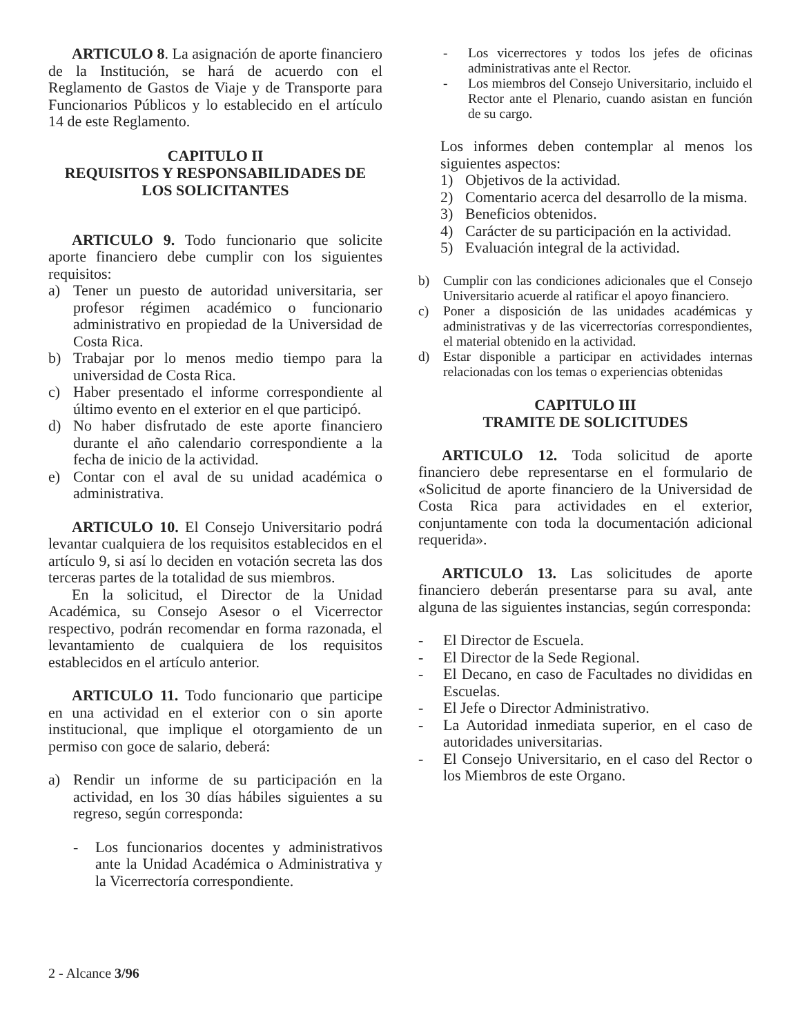ARTICULO 8. La asignación de aporte financiero de la Institución, se hará de acuerdo con el Reglamento de Gastos de Viaje y de Transporte para Funcionarios Públicos y lo establecido en el artículo 14 de este Reglamento.
CAPITULO II
REQUISITOS Y RESPONSABILIDADES DE LOS SOLICITANTES
ARTICULO 9. Todo funcionario que solicite aporte financiero debe cumplir con los siguientes requisitos:
a) Tener un puesto de autoridad universitaria, ser profesor régimen académico o funcionario administrativo en propiedad de la Universidad de Costa Rica.
b) Trabajar por lo menos medio tiempo para la universidad de Costa Rica.
c) Haber presentado el informe correspondiente al último evento en el exterior en el que participó.
d) No haber disfrutado de este aporte financiero durante el año calendario correspondiente a la fecha de inicio de la actividad.
e) Contar con el aval de su unidad académica o administrativa.
ARTICULO 10. El Consejo Universitario podrá levantar cualquiera de los requisitos establecidos en el artículo 9, si así lo deciden en votación secreta las dos terceras partes de la totalidad de sus miembros.
En la solicitud, el Director de la Unidad Académica, su Consejo Asesor o el Vicerrector respectivo, podrán recomendar en forma razonada, el levantamiento de cualquiera de los requisitos establecidos en el artículo anterior.
ARTICULO 11. Todo funcionario que participe en una actividad en el exterior con o sin aporte institucional, que implique el otorgamiento de un permiso con goce de salario, deberá:
a) Rendir un informe de su participación en la actividad, en los 30 días hábiles siguientes a su regreso, según corresponda:
- Los funcionarios docentes y administrativos ante la Unidad Académica o Administrativa y la Vicerrectoría correspondiente.
- Los vicerrectores y todos los jefes de oficinas administrativas ante el Rector.
- Los miembros del Consejo Universitario, incluido el Rector ante el Plenario, cuando asistan en función de su cargo.
Los informes deben contemplar al menos los siguientes aspectos:
1) Objetivos de la actividad.
2) Comentario acerca del desarrollo de la misma.
3) Beneficios obtenidos.
4) Carácter de su participación en la actividad.
5) Evaluación integral de la actividad.
b) Cumplir con las condiciones adicionales que el Consejo Universitario acuerde al ratificar el apoyo financiero.
c) Poner a disposición de las unidades académicas y administrativas y de las vicerrectorías correspondientes, el material obtenido en la actividad.
d) Estar disponible a participar en actividades internas relacionadas con los temas o experiencias obtenidas
CAPITULO III
TRAMITE DE SOLICITUDES
ARTICULO 12. Toda solicitud de aporte financiero debe representarse en el formulario de «Solicitud de aporte financiero de la Universidad de Costa Rica para actividades en el exterior, conjuntamente con toda la documentación adicional requerida».
ARTICULO 13. Las solicitudes de aporte financiero deberán presentarse para su aval, ante alguna de las siguientes instancias, según corresponda:
- El Director de Escuela.
- El Director de la Sede Regional.
- El Decano, en caso de Facultades no divididas en Escuelas.
- El Jefe o Director Administrativo.
- La Autoridad inmediata superior, en el caso de autoridades universitarias.
- El Consejo Universitario, en el caso del Rector o los Miembros de este Organo.
2 - Alcance 3/96